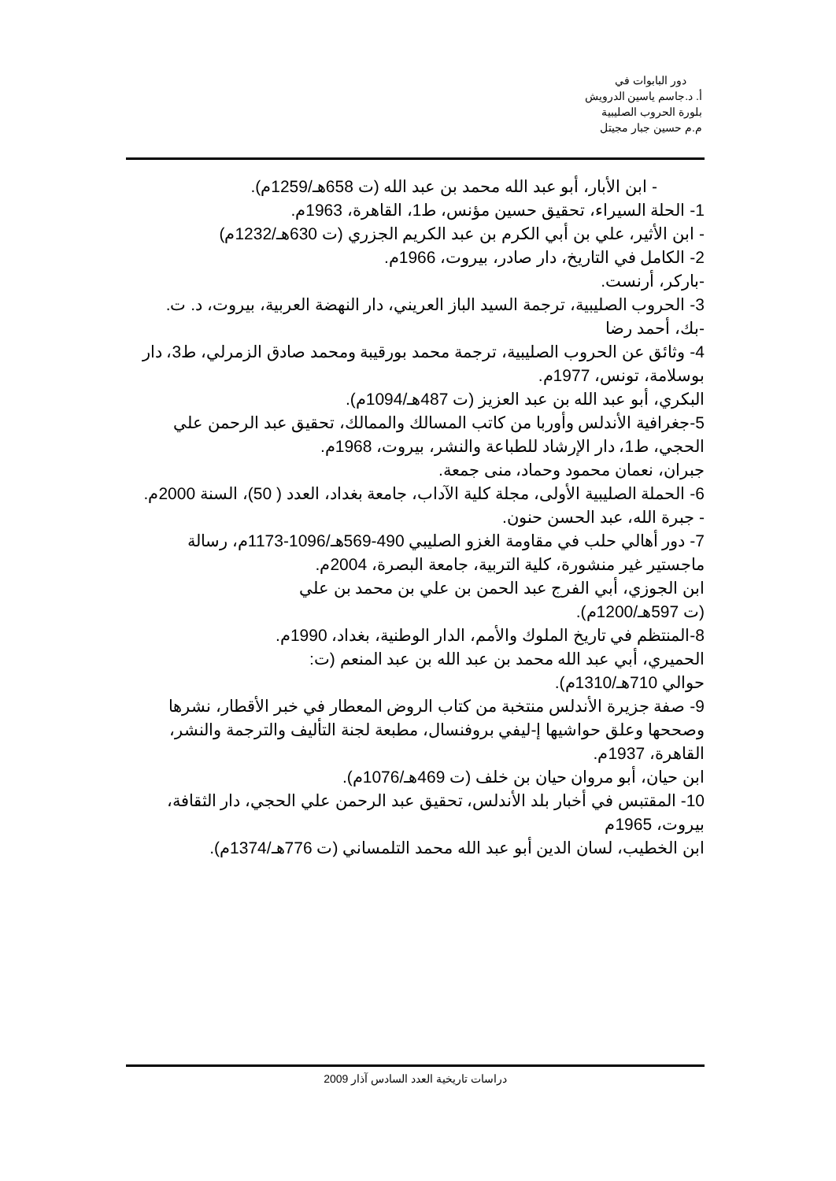دور البابوات في
أ. د.جاسم ياسين الدرويش
بلورة الحروب الصليبية
م.م حسين جبار مجيتل
- ابن الأبار، أبو عبد الله محمد بن عبد الله (ت 658هـ/1259م).
1- الحلة السيراء، تحقيق حسين مؤنس، ط1، القاهرة، 1963م.
- ابن الأثير، علي بن أبي الكرم بن عبد الكريم الجزري (ت 630هـ/1232م)
2- الكامل في التاريخ، دار صادر، بيروت، 1966م.
-باركر، أرنست.
3- الحروب الصليبية، ترجمة السيد الباز العريني، دار النهضة العربية، بيروت، د. ت.
-بك، أحمد رضا
4- وثائق عن الحروب الصليبية، ترجمة محمد بورقيبة ومحمد صادق الزمرلي، ط3، دار بوسلامة، تونس، 1977م.
البكري، أبو عبد الله بن عبد العزيز (ت 487هـ/1094م).
5-جغرافية الأندلس وأوربا من كاتب المسالك والممالك، تحقيق عبد الرحمن علي الحجي، ط1، دار الإرشاد للطباعة والنشر، بيروت، 1968م.
جبران، نعمان محمود وحماد، منى جمعة.
6- الحملة الصليبية الأولى، مجلة كلية الآداب، جامعة بغداد، العدد ( 50)، السنة 2000م.
- جبرة الله، عبد الحسن حنون.
7- دور أهالي حلب في مقاومة الغزو الصليبي 490-569هـ/1096-1173م، رسالة ماجستير غير منشورة، كلية التربية، جامعة البصرة، 2004م.
ابن الجوزي، أبي الفرج عبد الحمن بن علي بن محمد بن علي (ت 597هـ/1200م).
8-المنتظم في تاريخ الملوك والأمم، الدار الوطنية، بغداد، 1990م.
الحميري، أبي عبد الله محمد بن عبد الله بن عبد المنعم (ت: حوالي 710هـ/1310م).
9- صفة جزيرة الأندلس منتخبة من كتاب الروض المعطار في خبر الأقطار، نشرها وصححها وعلق حواشيها إ-ليفي بروفنسال، مطبعة لجنة التأليف والترجمة والنشر، القاهرة، 1937م.
ابن حيان، أبو مروان حيان بن خلف (ت 469هـ/1076م).
10- المقتبس في أخبار بلد الأندلس، تحقيق عبد الرحمن علي الحجي، دار الثقافة، بيروت، 1965م
ابن الخطيب، لسان الدين أبو عبد الله محمد التلمساني (ت 776هـ/1374م).
دراسات تاريخية العدد السادس آذار 2009